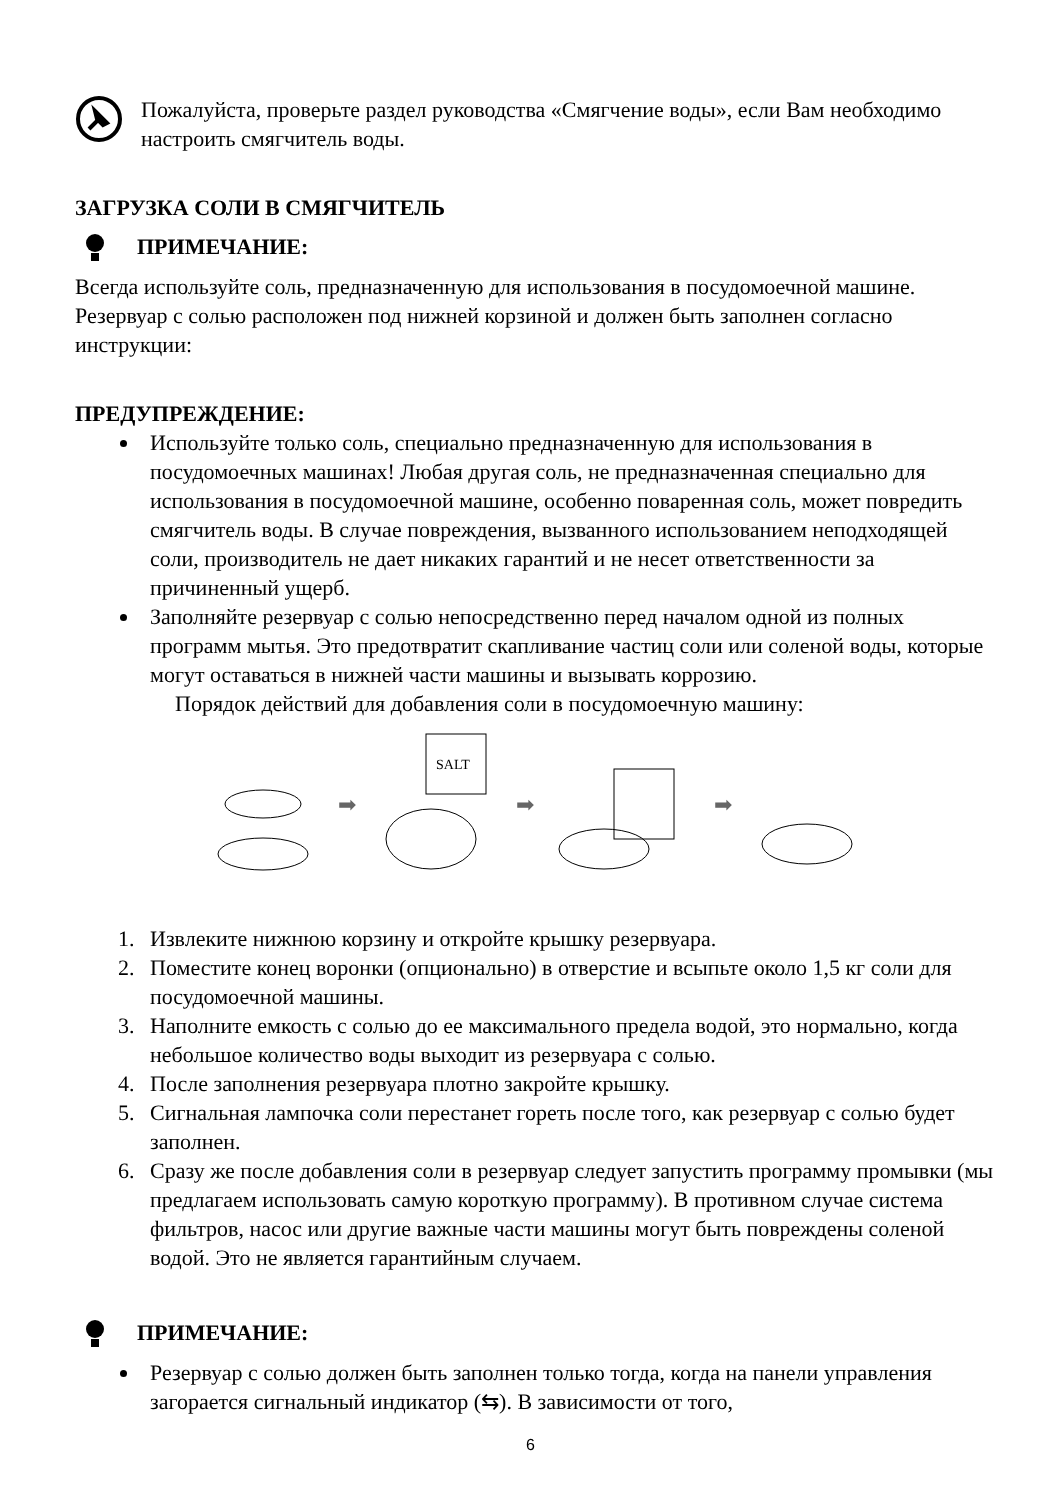Пожалуйста, проверьте раздел руководства «Смягчение воды», если Вам необходимо настроить смягчитель воды.
ЗАГРУЗКА СОЛИ В СМЯГЧИТЕЛЬ
ПРИМЕЧАНИЕ:
Всегда используйте соль, предназначенную для использования в посудомоечной машине. Резервуар с солью расположен под нижней корзиной и должен быть заполнен согласно инструкции:
ПРЕДУПРЕЖДЕНИЕ:
Используйте только соль, специально предназначенную для использования в посудомоечных машинах! Любая другая соль, не предназначенная специально для использования в посудомоечной машине, особенно поваренная соль, может повредить смягчитель воды. В случае повреждения, вызванного использованием неподходящей соли, производитель не дает никаких гарантий и не несет ответственности за причиненный ущерб.
Заполняйте резервуар с солью непосредственно перед началом одной из полных программ мытья. Это предотвратит скапливание частиц соли или соленой воды, которые могут оставаться в нижней части машины и вызывать коррозию.
Порядок действий для добавления соли в посудомоечную машину:
➡
SALT
➡ ➡
1. Извлеките нижнюю корзину и откройте крышку резервуара.
2. Поместите конец воронки (опционально) в отверстие и всыпьте около 1,5 кг соли для посудомоечной машины.
3. Наполните емкость с солью до ее максимального предела водой, это нормально, когда небольшое количество воды выходит из резервуара с солью.
4. После заполнения резервуара плотно закройте крышку.
5. Сигнальная лампочка соли перестанет гореть после того, как резервуар с солью будет заполнен.
6. Сразу же после добавления соли в резервуар следует запустить программу промывки (мы предлагаем использовать самую короткую программу). В противном случае система фильтров, насос или другие важные части машины могут быть повреждены соленой водой. Это не является гарантийным случаем.
ПРИМЕЧАНИЕ:
Резервуар с солью должен быть заполнен только тогда, когда на панели управления загорается сигнальный индикатор (⇆). В зависимости от того,
6